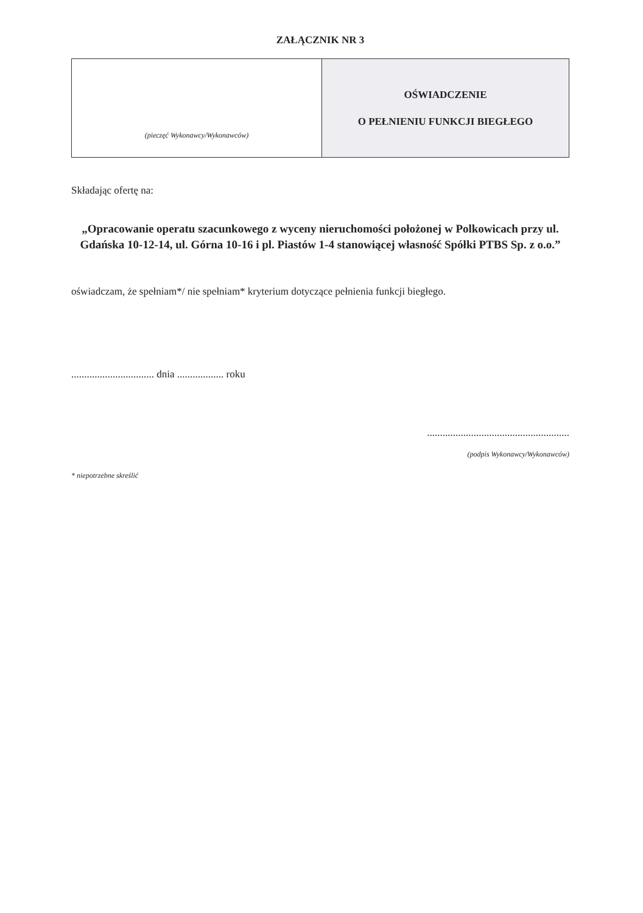ZAŁĄCZNIK NR 3
| (pieczęć Wykonawcy/Wykonawców) | OŚWIADCZENIE O PEŁNIENIU FUNKCJI BIEGŁEGO |
Składając ofertę na:
„Opracowanie operatu szacunkowego z wyceny nieruchomości położonej w Polkowicach przy ul. Gdańska 10-12-14, ul. Górna 10-16 i pl. Piastów 1-4 stanowiącej własność Spółki PTBS Sp. z o.o.”
oświadczam, że spełniam*/ nie spełniam* kryterium dotyczące pełnienia funkcji biegłego.
................................ dnia .................. roku
.......................................................
(podpis Wykonawcy/Wykonawców)
* niepotrzebne skreślić